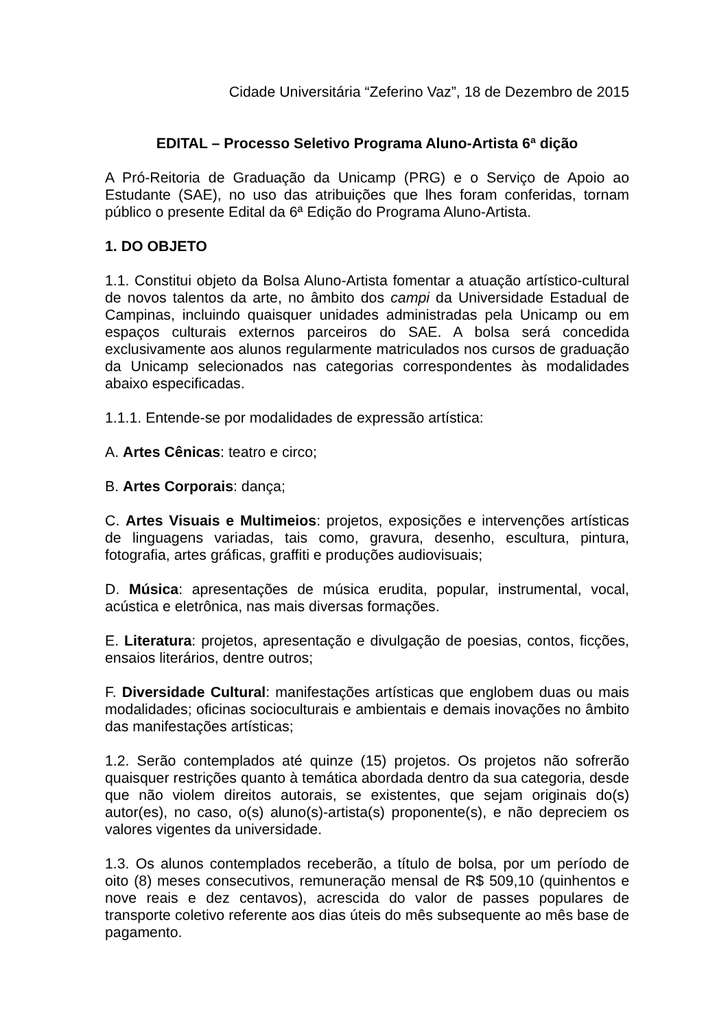Cidade Universitária “Zeferino Vaz”, 18 de Dezembro de 2015
EDITAL – Processo Seletivo Programa Aluno-Artista 6ª dição
A Pró-Reitoria de Graduação da Unicamp (PRG) e o Serviço de Apoio ao Estudante (SAE), no uso das atribuições que lhes foram conferidas, tornam público o presente Edital da 6ª Edição do Programa Aluno-Artista.
1. DO OBJETO
1.1. Constitui objeto da Bolsa Aluno-Artista fomentar a atuação artístico-cultural de novos talentos da arte, no âmbito dos campi da Universidade Estadual de Campinas, incluindo quaisquer unidades administradas pela Unicamp ou em espaços culturais externos parceiros do SAE. A bolsa será concedida exclusivamente aos alunos regularmente matriculados nos cursos de graduação da Unicamp selecionados nas categorias correspondentes às modalidades abaixo especificadas.
1.1.1. Entende-se por modalidades de expressão artística:
A. Artes Cênicas: teatro e circo;
B. Artes Corporais: dança;
C. Artes Visuais e Multimeios: projetos, exposições e intervenções artísticas de linguagens variadas, tais como, gravura, desenho, escultura, pintura, fotografia, artes gráficas, graffiti e produções audiovisuais;
D. Música: apresentações de música erudita, popular, instrumental, vocal, acústica e eletrônica, nas mais diversas formações.
E. Literatura: projetos, apresentação e divulgação de poesias, contos, ficções, ensaios literários, dentre outros;
F. Diversidade Cultural: manifestações artísticas que englobem duas ou mais modalidades; oficinas socioculturais e ambientais e demais inovações no âmbito das manifestações artísticas;
1.2. Serão contemplados até quinze (15) projetos. Os projetos não sofrerão quaisquer restrições quanto à temática abordada dentro da sua categoria, desde que não violem direitos autorais, se existentes, que sejam originais do(s) autor(es), no caso, o(s) aluno(s)-artista(s) proponente(s), e não depreciem os valores vigentes da universidade.
1.3. Os alunos contemplados receberão, a título de bolsa, por um período de oito (8) meses consecutivos, remuneração mensal de R$ 509,10 (quinhentos e nove reais e dez centavos), acrescida do valor de passes populares de transporte coletivo referente aos dias úteis do mês subsequente ao mês base de pagamento.